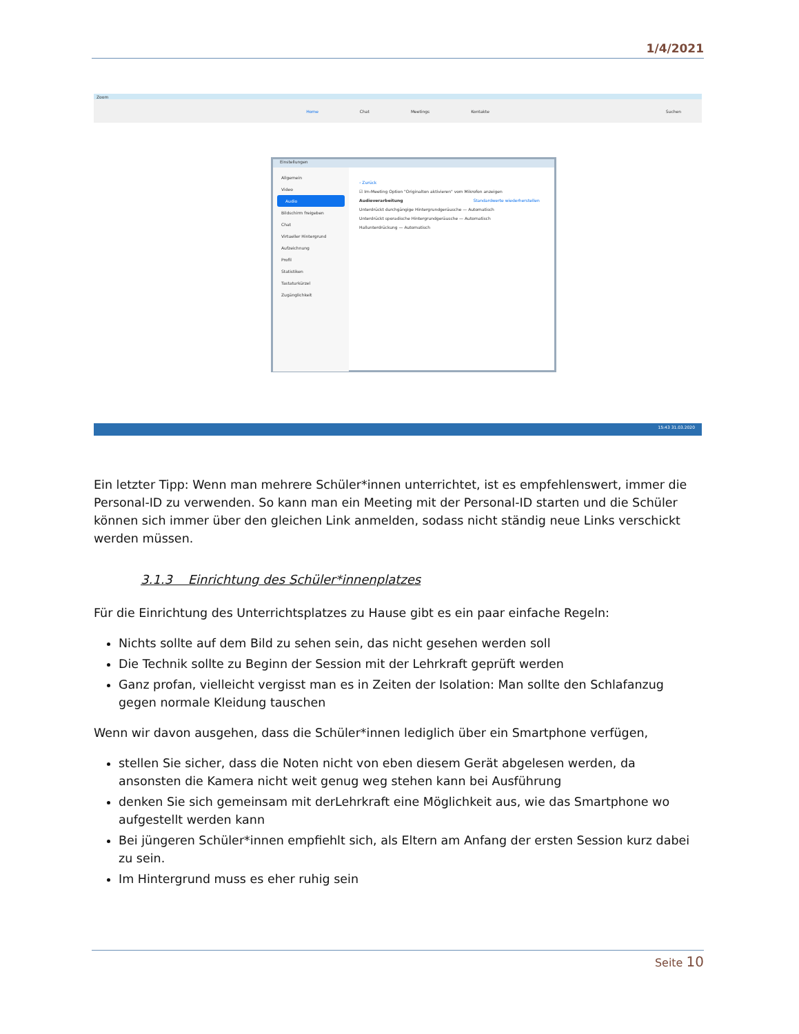1/4/2021
Zoom
Home Chat Meetings Kontakte Suchen
Einstellungen
Allgemein
Video
Audio
Bildschirm freigeben
Chat
Virtueller Hintergrund
Aufzeichnung
Profil
Statistiken
Tastaturkürzel
Zugänglichkeit
‹ Zurück
☑ Im-Meeting Option "Originalton aktivieren" vom Mikrofon anzeigen
Audioverarbeitung Standardwerte wiederherstellen
Unterdrückt durchgängige Hintergrundgeräusche — Automatisch
Unterdrückt sporadische Hintergrundgeräusche — Automatisch
Hallunterdrückung — Automatisch
15:43 31.03.2020
Ein letzter Tipp: Wenn man mehrere Schüler*innen unterrichtet, ist es empfehlenswert, immer die Personal-ID zu verwenden. So kann man ein Meeting mit der Personal-ID starten und die Schüler können sich immer über den gleichen Link anmelden, sodass nicht ständig neue Links verschickt werden müssen.
3.1.3 Einrichtung des Schüler*innenplatzes
Für die Einrichtung des Unterrichtsplatzes zu Hause gibt es ein paar einfache Regeln:
Nichts sollte auf dem Bild zu sehen sein, das nicht gesehen werden soll
Die Technik sollte zu Beginn der Session mit der Lehrkraft geprüft werden
Ganz profan, vielleicht vergisst man es in Zeiten der Isolation: Man sollte den Schlafanzug gegen normale Kleidung tauschen
Wenn wir davon ausgehen, dass die Schüler*innen lediglich über ein Smartphone verfügen,
stellen Sie sicher, dass die Noten nicht von eben diesem Gerät abgelesen werden, da ansonsten die Kamera nicht weit genug weg stehen kann bei Ausführung
denken Sie sich gemeinsam mit derLehrkraft eine Möglichkeit aus, wie das Smartphone wo aufgestellt werden kann
Bei jüngeren Schüler*innen empfiehlt sich, als Eltern am Anfang der ersten Session kurz dabei zu sein.
Im Hintergrund muss es eher ruhig sein
Seite 10